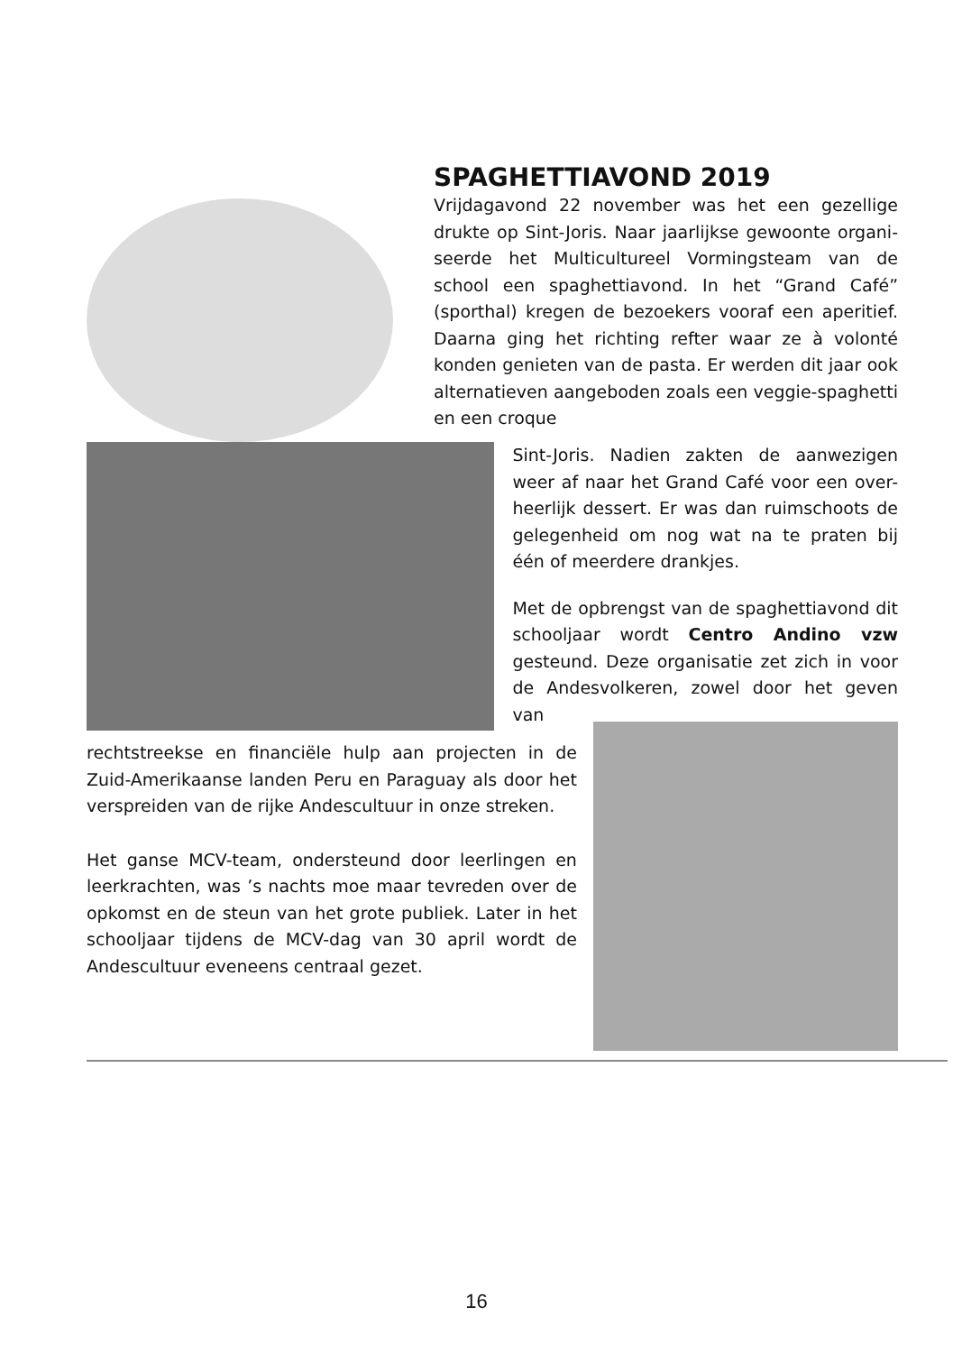SPAGHETTIAVOND 2019
Vrijdagavond 22 november was het een gezellige drukte op Sint-Joris. Naar jaarlijkse gewoonte organi-seerde het Multicultureel Vormingsteam van de school een spaghettiavond. In het “Grand Café” (sporthal) kregen de bezoekers vooraf een aperitief. Daarna ging het richting refter waar ze à volonté konden genieten van de pasta. Er werden dit jaar ook alternatieven aangeboden zoals een veggie-spaghetti en een croque
Sint-Joris. Nadien zakten de aanwezigen weer af naar het Grand Café voor een over-heerlijk dessert. Er was dan ruimschoots de gelegenheid om nog wat na te praten bij één of meerdere drankjes.
Met de opbrengst van de spaghettiavond dit schooljaar wordt Centro Andino vzw gesteund. Deze organisatie zet zich in voor de Andesvolkeren, zowel door het geven van
rechtstreekse en financiële hulp aan projecten in de Zuid-Amerikaanse landen Peru en Paraguay als door het verspreiden van de rijke Andescultuur in onze streken.
Het ganse MCV-team, ondersteund door leerlingen en leerkrachten, was ’s nachts moe maar tevreden over de opkomst en de steun van het grote publiek. Later in het schooljaar tijdens de MCV-dag van 30 april wordt de Andescultuur eveneens centraal gezet.
16